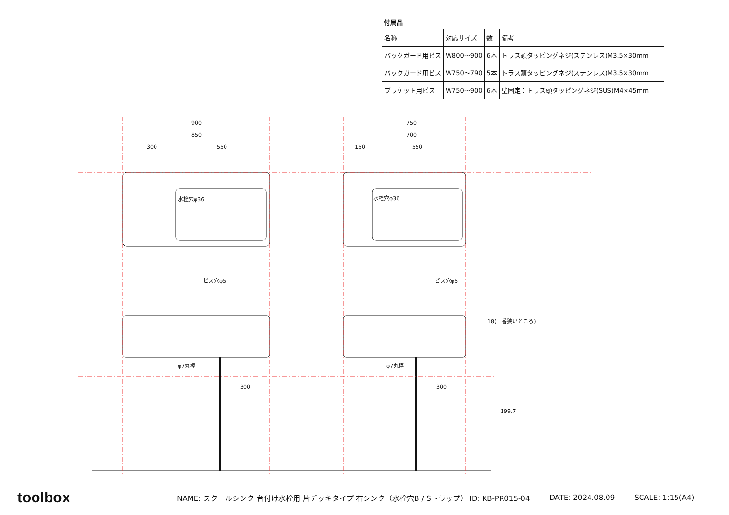付属品
| 名称 | 対応サイズ | 数 | 備考 |
| --- | --- | --- | --- |
| バックガード用ビス | W800〜900 | 6本 | トラス頭タッピングネジ(ステンレス)M3.5×30mm |
| バックガード用ビス | W750〜790 | 5本 | トラス頭タッピングネジ(ステンレス)M3.5×30mm |
| ブラケット用ビス | W750〜900 | 6本 | 壁固定：トラス頭タッピングネジ(SUS)M4×45mm |
900
850
300
550
750
700
150
550
水栓穴φ36
水栓穴φ36
ビス穴φ5
ビス穴φ5
φ7丸棒
φ7丸棒
18(一番狭いところ)
199.7
300
300
toolbox NAME: スクールシンク 台付け水栓用 片デッキタイプ 右シンク（水栓穴B / Sトラップ） ID: KB-PR015-04 DATE: 2024.08.09 SCALE: 1:15(A4)